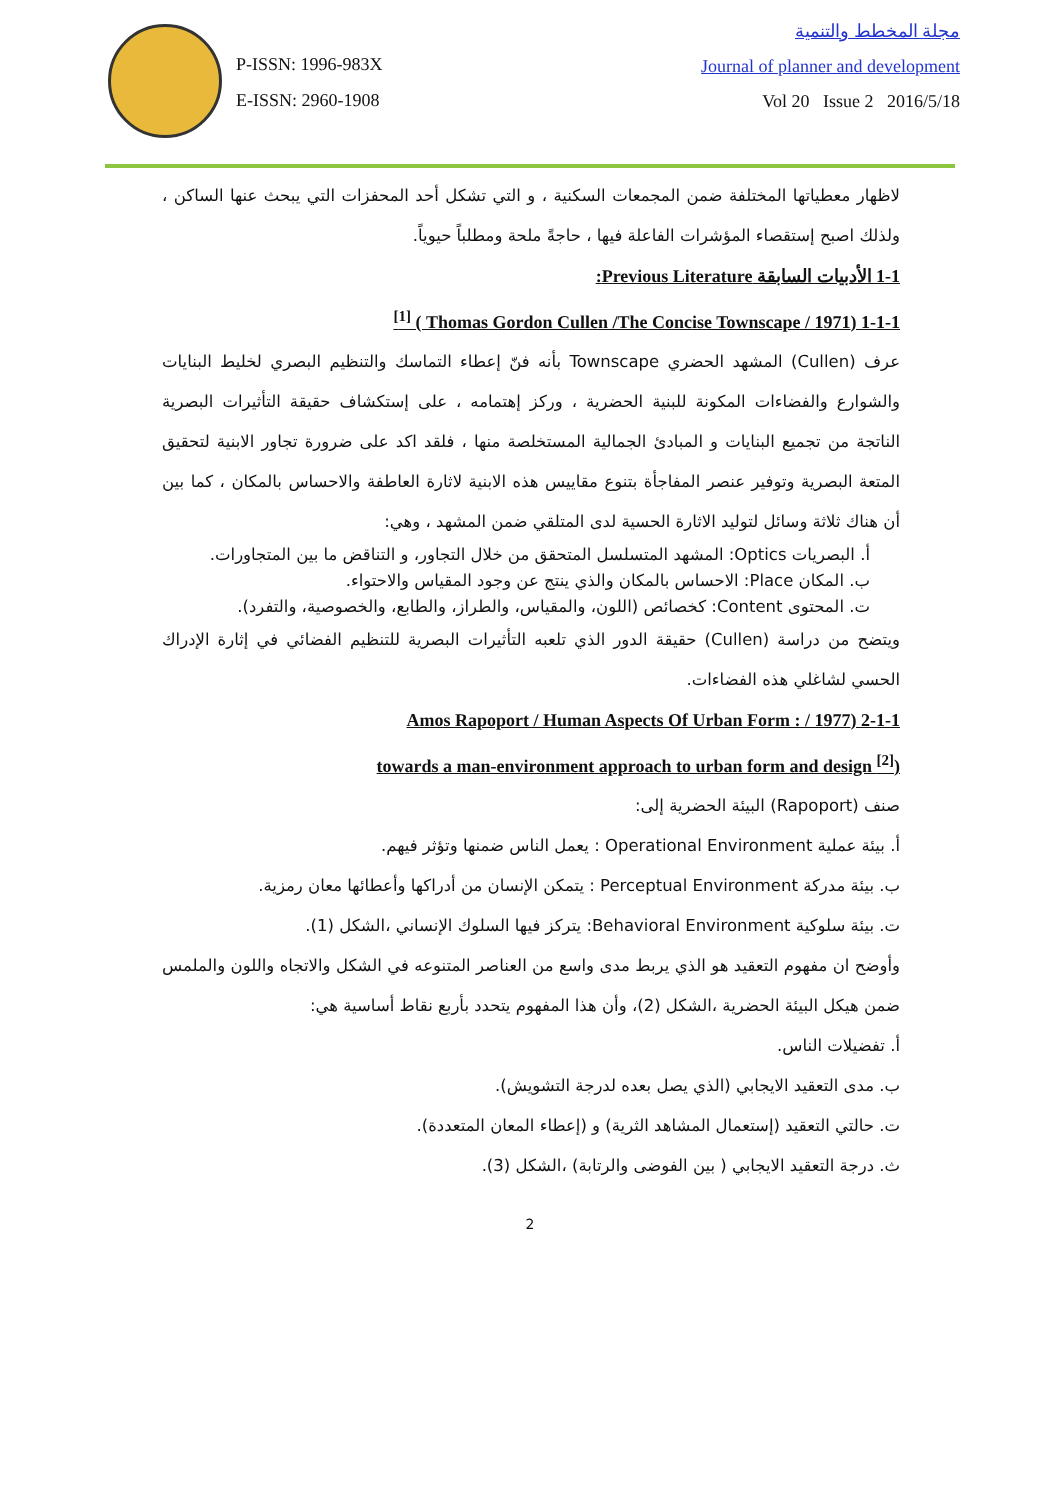P-ISSN: 1996-983X
E-ISSN: 2960-1908
مجلة المخطط والتنمية
Journal of planner and development
Vol 20 Issue 2 2016/5/18
لاظهار معطياتها المختلفة ضمن المجمعات السكنية ، و التي تشكل أحد المحفزات التي يبحث عنها الساكن ، ولذلك اصبح إستقصاء المؤشرات الفاعلة فيها ، حاجةً ملحة ومطلباً حيوياً.
1-1 الأدبيات السابقة Previous Literature:
1-1-1 (Thomas Gordon Cullen /The Concise Townscape / 1971 ) <sup>[1]</sup>
عرف (Cullen) المشهد الحضري Townscape بأنه فنّ إعطاء التماسك والتنظيم البصري لخليط البنايات والشوارع والفضاءات المكونة للبنية الحضرية ، وركز إهتمامه ، على إستكشاف حقيقة التأثيرات البصرية الناتجة من تجميع البنايات و المبادئ الجمالية المستخلصة منها ، فلقد اكد على ضرورة تجاور الابنية لتحقيق المتعة البصرية وتوفير عنصر المفاجأة بتنوع مقاييس هذه الابنية لاثارة العاطفة والاحساس بالمكان ، كما بين أن هناك ثلاثة وسائل لتوليد الاثارة الحسية لدى المتلقي ضمن المشهد ، وهي:
أ. البصريات Optics: المشهد المتسلسل المتحقق من خلال التجاور، و التناقض ما بين المتجاورات.
ب. المكان Place: الاحساس بالمكان والذي ينتج عن وجود المقياس والاحتواء.
ت. المحتوى Content: كخصائص (اللون، والمقياس، والطراز، والطابع، والخصوصية، والتفرد).
ويتضح من دراسة (Cullen) حقيقة الدور الذي تلعبه التأثيرات البصرية للتنظيم الفضائي في إثارة الإدراك الحسي لشاغلي هذه الفضاءات.
2-1-1 (Amos Rapoport / Human Aspects Of Urban Form : / 1977
(towards a man-environment approach to urban form and design <sup>[2]</sup>
صنف (Rapoport) البيئة الحضرية إلى:
أ. بيئة عملية Operational Environment : يعمل الناس ضمنها وتؤثر فيهم.
ب. بيئة مدركة Perceptual Environment : يتمكن الإنسان من أدراكها وأعطائها معان رمزية.
ت. بيئة سلوكية Behavioral Environment: يتركز فيها السلوك الإنساني ،الشكل (1).
وأوضح ان مفهوم التعقيد هو الذي يربط مدى واسع من العناصر المتنوعه في الشكل والاتجاه واللون والملمس ضمن هيكل البيئة الحضرية ،الشكل (2)، وأن هذا المفهوم يتحدد بأربع نقاط أساسية هي:
أ. تفضيلات الناس.
ب. مدى التعقيد الايجابي (الذي يصل بعده لدرجة التشويش).
ت. حالتي التعقيد (إستعمال المشاهد الثرية) و (إعطاء المعان المتعددة).
ث. درجة التعقيد الايجابي ( بين الفوضى والرتابة) ،الشكل (3).
2